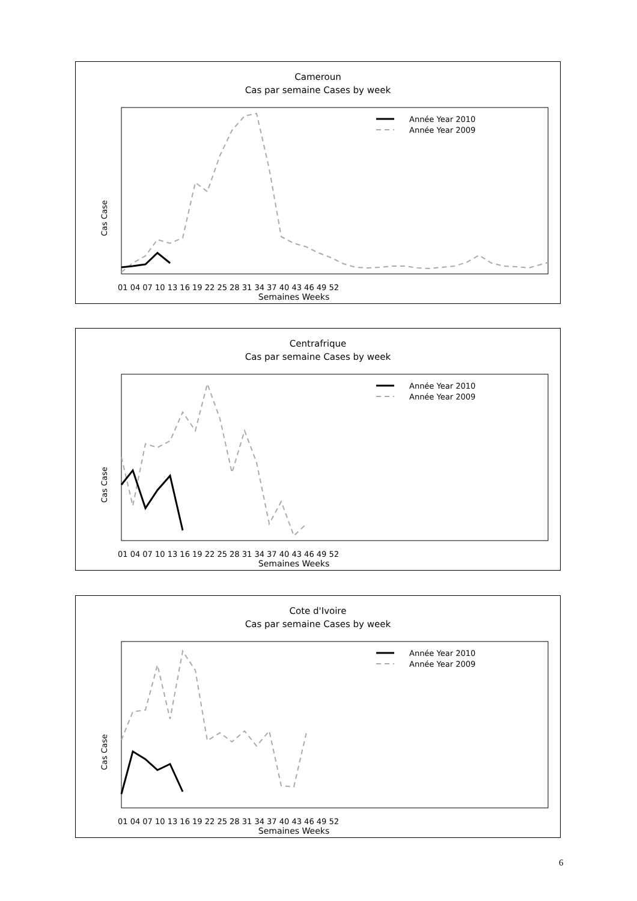Cameroun
Cas par semaine Cases by week
Année Year 2010
Année Year 2009
01 04 07 10 13 16 19 22 25 28 31 34 37 40 43 46 49 52
Semaines Weeks
Cas Case
Centrafrique
Cas par semaine Cases by week
Année Year 2010
Année Year 2009
01 04 07 10 13 16 19 22 25 28 31 34 37 40 43 46 49 52
Semaines Weeks
Cas Case
Cote d'Ivoire
Cas par semaine Cases by week
Année Year 2010
Année Year 2009
01 04 07 10 13 16 19 22 25 28 31 34 37 40 43 46 49 52
Semaines Weeks
Cas Case
6